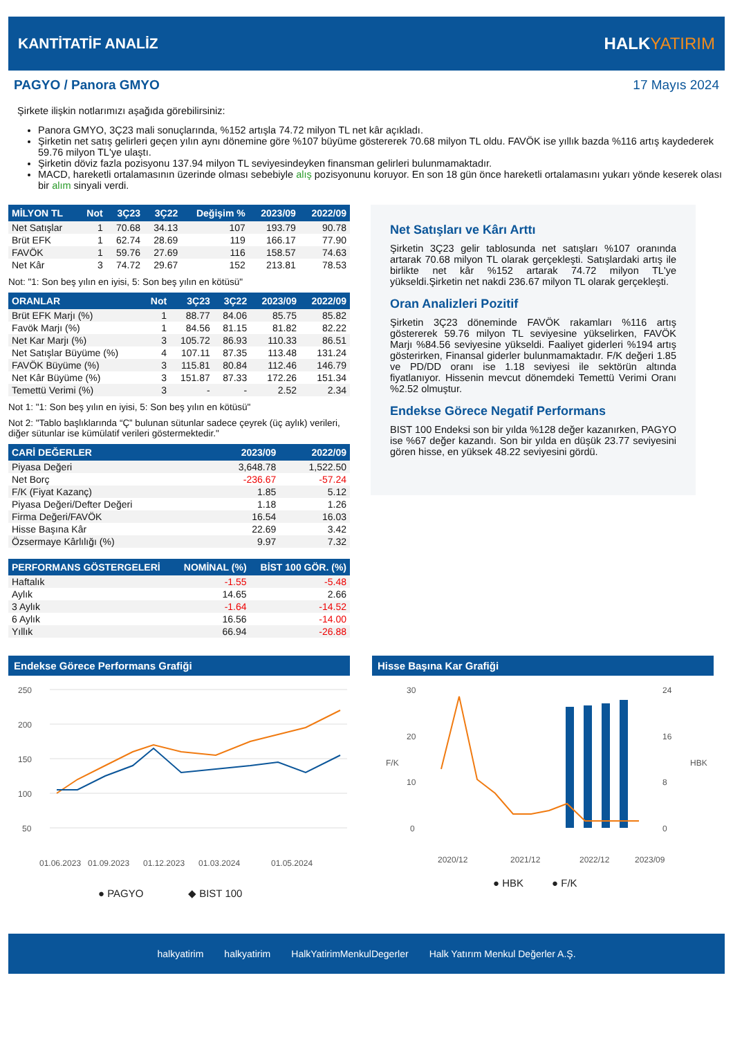KANTİTATİF ANALİZ HALKYATIRIM
PAGYO / Panora GMYO 17 Mayıs 2024
Şirkete ilişkin notlarımızı aşağıda görebilirsiniz:
Panora GMYO, 3Ç23 mali sonuçlarında, %152 artışla 74.72 milyon TL net kâr açıkladı.
Şirketin net satış gelirleri geçen yılın aynı dönemine göre %107 büyüme göstererek 70.68 milyon TL oldu. FAVÖK ise yıllık bazda %116 artış kaydederek 59.76 milyon TL'ye ulaştı.
Şirketin döviz fazla pozisyonu 137.94 milyon TL seviyesindeyken finansman gelirleri bulunmamaktadır.
MACD, hareketli ortalamasının üzerinde olması sebebiyle alış pozisyonunu koruyor. En son 18 gün önce hareketli ortalamasını yukarı yönde keserek olası bir alım sinyali verdi.
| MİLYON TL | Not | 3Ç23 | 3Ç22 | Değişim % | 2023/09 | 2022/09 |
| --- | --- | --- | --- | --- | --- | --- |
| Net Satışlar | 1 | 70.68 | 34.13 | 107 | 193.79 | 90.78 |
| Brüt EFK | 1 | 62.74 | 28.69 | 119 | 166.17 | 77.90 |
| FAVÖK | 1 | 59.76 | 27.69 | 116 | 158.57 | 74.63 |
| Net Kâr | 3 | 74.72 | 29.67 | 152 | 213.81 | 78.53 |
Not: "1: Son beş yılın en iyisi, 5: Son beş yılın en kötüsü"
| ORANLAR | Not | 3Ç23 | 3Ç22 | 2023/09 | 2022/09 |
| --- | --- | --- | --- | --- | --- |
| Brüt EFK Marjı (%) | 1 | 88.77 | 84.06 | 85.75 | 85.82 |
| Favök Marjı (%) | 1 | 84.56 | 81.15 | 81.82 | 82.22 |
| Net Kar Marjı (%) | 3 | 105.72 | 86.93 | 110.33 | 86.51 |
| Net Satışlar Büyüme (%) | 4 | 107.11 | 87.35 | 113.48 | 131.24 |
| FAVÖK Büyüme (%) | 3 | 115.81 | 80.84 | 112.46 | 146.79 |
| Net Kâr Büyüme (%) | 3 | 151.87 | 87.33 | 172.26 | 151.34 |
| Temettü Verimi (%) | 3 | - | - | 2.52 | 2.34 |
Not 1: "1: Son beş yılın en iyisi, 5: Son beş yılın en kötüsü"
Not 2: "Tablo başlıklarında “Ç” bulunan sütunlar sadece çeyrek (üç aylık) verileri, diğer sütunlar ise kümülatif verileri göstermektedir."
| CARİ DEĞERLER | 2023/09 | 2022/09 |
| --- | --- | --- |
| Piyasa Değeri | 3,648.78 | 1,522.50 |
| Net Borç | -236.67 | -57.24 |
| F/K (Fiyat Kazanç) | 1.85 | 5.12 |
| Piyasa Değeri/Defter Değeri | 1.18 | 1.26 |
| Firma Değeri/FAVÖK | 16.54 | 16.03 |
| Hisse Başına Kâr | 22.69 | 3.42 |
| Özsermaye Kârlılığı (%) | 9.97 | 7.32 |
| PERFORMANS GÖSTERGELERİ | NOMİNAL (%) | BİST 100 GÖR. (%) |
| --- | --- | --- |
| Haftalık | -1.55 | -5.48 |
| Aylık | 14.65 | 2.66 |
| 3 Aylık | -1.64 | -14.52 |
| 6 Aylık | 16.56 | -14.00 |
| Yıllık | 66.94 | -26.88 |
Net Satışları ve Kârı Arttı
Şirketin 3Ç23 gelir tablosunda net satışları %107 oranında artarak 70.68 milyon TL olarak gerçekleşti. Satışlardaki artış ile birlikte net kâr %152 artarak 74.72 milyon TL'ye yükseldi.Şirketin net nakdi 236.67 milyon TL olarak gerçekleşti.
Oran Analizleri Pozitif
Şirketin 3Ç23 döneminde FAVÖK rakamları %116 artış göstererek 59.76 milyon TL seviyesine yükselirken, FAVÖK Marjı %84.56 seviyesine yükseldi. Faaliyet giderleri %194 artış gösterirken, Finansal giderler bulunmamaktadır. F/K değeri 1.85 ve PD/DD oranı ise 1.18 seviyesi ile sektörün altında fiyatlanıyor. Hissenin mevcut dönemdeki Temettü Verimi Oranı %2.52 olmuştur.
Endekse Görece Negatif Performans
BIST 100 Endeksi son bir yılda %128 değer kazanırken, PAGYO ise %67 değer kazandı. Son bir yılda en düşük 23.77 seviyesini gören hisse, en yüksek 48.22 seviyesini gördü.
Endekse Görece Performans Grafiği
250
200
150
100
50
01.06.2023
01.09.2023
01.12.2023
01.03.2024
01.05.2024
● PAGYO
◆ BIST 100
Hisse Başına Kar Grafiği
30
20
10
0
24
16
8
0
F/K
HBK
2020/12
2021/12
2022/12
2023/09
● HBK
● F/K
halkyatirim halkyatirim HalkYatirimMenkulDegerler Halk Yatırım Menkul Değerler A.Ş.